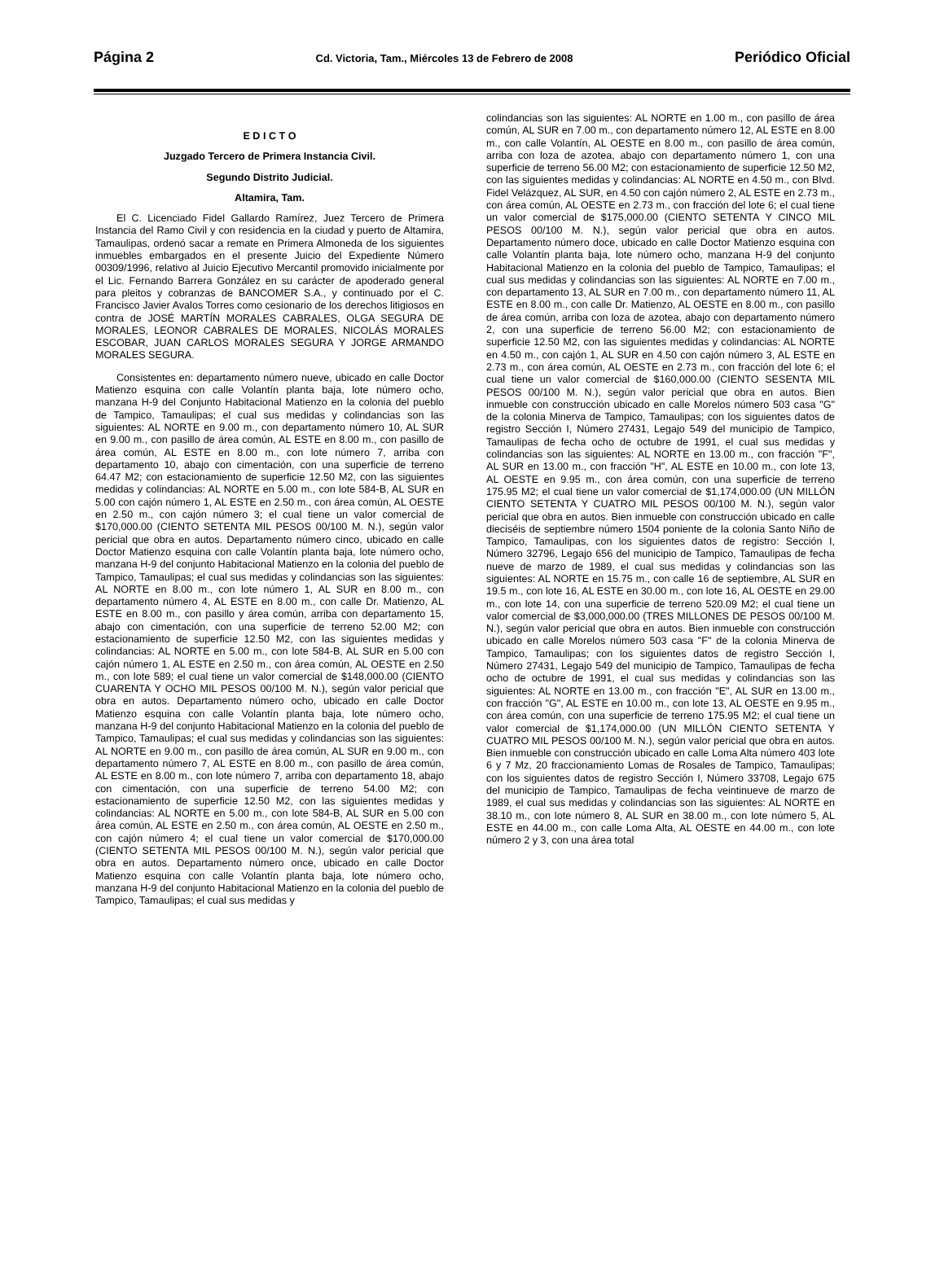Página 2 Cd. Victoria, Tam., Miércoles 13 de Febrero de 2008 Periódico Oficial
E D I C T O
Juzgado Tercero de Primera Instancia Civil.
Segundo Distrito Judicial.
Altamira, Tam.
El C. Licenciado Fidel Gallardo Ramírez, Juez Tercero de Primera Instancia del Ramo Civil y con residencia en la ciudad y puerto de Altamira, Tamaulipas, ordenó sacar a remate en Primera Almoneda de los siguientes inmuebles embargados en el presente Juicio del Expediente Número 00309/1996, relativo al Juicio Ejecutivo Mercantil promovido inicialmente por el Lic. Fernando Barrera González en su carácter de apoderado general para pleitos y cobranzas de BANCOMER S.A., y continuado por el C. Francisco Javier Avalos Torres como cesionario de los derechos litigiosos en contra de JOSÉ MARTÍN MORALES CABRALES, OLGA SEGURA DE MORALES, LEONOR CABRALES DE MORALES, NICOLÁS MORALES ESCOBAR, JUAN CARLOS MORALES SEGURA Y JORGE ARMANDO MORALES SEGURA.
Consistentes en: departamento número nueve, ubicado en calle Doctor Matienzo esquina con calle Volantín planta baja, lote número ocho, manzana H-9 del Conjunto Habitacional Matienzo en la colonia del pueblo de Tampico, Tamaulipas; el cual sus medidas y colindancias son las siguientes: AL NORTE en 9.00 m., con departamento número 10, AL SUR en 9.00 m., con pasillo de área común, AL ESTE en 8.00 m., con pasillo de área común, AL ESTE en 8.00 m., con lote número 7, arriba con departamento 10, abajo con cimentación, con una superficie de terreno 64.47 M2; con estacionamiento de superficie 12.50 M2, con las siguientes medidas y colindancias: AL NORTE en 5.00 m., con lote 584-B, AL SUR en 5.00 con cajón número 1, AL ESTE en 2.50 m., con área común, AL OESTE en 2.50 m., con cajón número 3; el cual tiene un valor comercial de $170,000.00 (CIENTO SETENTA MIL PESOS 00/100 M. N.), según valor pericial que obra en autos. Departamento número cinco, ubicado en calle Doctor Matienzo esquina con calle Volantín planta baja, lote número ocho, manzana H-9 del conjunto Habitacional Matienzo en la colonia del pueblo de Tampico, Tamaulipas; el cual sus medidas y colindancias son las siguientes: AL NORTE en 8.00 m., con lote número 1, AL SUR en 8.00 m., con departamento número 4, AL ESTE en 8.00 m., con calle Dr. Matienzo, AL ESTE en 8.00 m., con pasillo y área común, arriba con departamento 15, abajo con cimentación, con una superficie de terreno 52.00 M2; con estacionamiento de superficie 12.50 M2, con las siguientes medidas y colindancias: AL NORTE en 5.00 m., con lote 584-B, AL SUR en 5.00 con cajón número 1, AL ESTE en 2.50 m., con área común, AL OESTE en 2.50 m., con lote 589; el cual tiene un valor comercial de $148,000.00 (CIENTO CUARENTA Y OCHO MIL PESOS 00/100 M. N.), según valor pericial que obra en autos. Departamento número ocho, ubicado en calle Doctor Matienzo esquina con calle Volantín planta baja, lote número ocho, manzana H-9 del conjunto Habitacional Matienzo en la colonia del pueblo de Tampico, Tamaulipas; el cual sus medidas y colindancias son las siguientes: AL NORTE en 9.00 m., con pasillo de área común, AL SUR en 9.00 m., con departamento número 7, AL ESTE en 8.00 m., con pasillo de área común, AL ESTE en 8.00 m., con lote número 7, arriba con departamento 18, abajo con cimentación, con una superficie de terreno 54.00 M2; con estacionamiento de superficie 12.50 M2, con las siguientes medidas y colindancias: AL NORTE en 5.00 m., con lote 584-B, AL SUR en 5.00 con área común, AL ESTE en 2.50 m., con área común, AL OESTE en 2.50 m., con cajón número 4; el cual tiene un valor comercial de $170,000.00 (CIENTO SETENTA MIL PESOS 00/100 M. N.), según valor pericial que obra en autos. Departamento número once, ubicado en calle Doctor Matienzo esquina con calle Volantín planta baja, lote número ocho, manzana H-9 del conjunto Habitacional Matienzo en la colonia del pueblo de Tampico, Tamaulipas; el cual sus medidas y
colindancias son las siguientes: AL NORTE en 1.00 m., con pasillo de área común, AL SUR en 7.00 m., con departamento número 12, AL ESTE en 8.00 m., con calle Volantín, AL OESTE en 8.00 m., con pasillo de área común, arriba con loza de azotea, abajo con departamento número 1, con una superficie de terreno 56.00 M2; con estacionamiento de superficie 12.50 M2, con las siguientes medidas y colindancias: AL NORTE en 4.50 m., con Blvd. Fidel Velázquez, AL SUR, en 4.50 con cajón número 2, AL ESTE en 2.73 m., con área común, AL OESTE en 2.73 m., con fracción del lote 6; el cual tiene un valor comercial de $175,000.00 (CIENTO SETENTA Y CINCO MIL PESOS 00/100 M. N.), según valor pericial que obra en autos. Departamento número doce, ubicado en calle Doctor Matienzo esquina con calle Volantín planta baja, lote número ocho, manzana H-9 del conjunto Habitacional Matienzo en la colonia del pueblo de Tampico, Tamaulipas; el cual sus medidas y colindancias son las siguientes: AL NORTE en 7.00 m., con departamento 13, AL SUR en 7.00 m., con departamento número 11, AL ESTE en 8.00 m., con calle Dr. Matienzo, AL OESTE en 8.00 m., con pasillo de área común, arriba con loza de azotea, abajo con departamento número 2, con una superficie de terreno 56.00 M2; con estacionamiento de superficie 12.50 M2, con las siguientes medidas y colindancias: AL NORTE en 4.50 m., con cajón 1, AL SUR en 4.50 con cajón número 3, AL ESTE en 2.73 m., con área común, AL OESTE en 2.73 m., con fracción del lote 6; el cual tiene un valor comercial de $160,000.00 (CIENTO SESENTA MIL PESOS 00/100 M. N.), según valor pericial que obra en autos. Bien inmueble con construcción ubicado en calle Morelos número 503 casa "G" de la colonia Minerva de Tampico, Tamaulipas; con los siguientes datos de registro Sección I, Número 27431, Legajo 549 del municipio de Tampico, Tamaulipas de fecha ocho de octubre de 1991, el cual sus medidas y colindancias son las siguientes: AL NORTE en 13.00 m., con fracción "F", AL SUR en 13.00 m., con fracción "H", AL ESTE en 10.00 m., con lote 13, AL OESTE en 9.95 m., con área común, con una superficie de terreno 175.95 M2; el cual tiene un valor comercial de $1,174,000.00 (UN MILLÓN CIENTO SETENTA Y CUATRO MIL PESOS 00/100 M. N.), según valor pericial que obra en autos. Bien inmueble con construcción ubicado en calle dieciséis de septiembre número 1504 poniente de la colonia Santo Niño de Tampico, Tamaulipas, con los siguientes datos de registro: Sección I, Número 32796, Legajo 656 del municipio de Tampico, Tamaulipas de fecha nueve de marzo de 1989, el cual sus medidas y colindancias son las siguientes: AL NORTE en 15.75 m., con calle 16 de septiembre, AL SUR en 19.5 m., con lote 16, AL ESTE en 30.00 m., con lote 16, AL OESTE en 29.00 m., con lote 14, con una superficie de terreno 520.09 M2; el cual tiene un valor comercial de $3,000,000.00 (TRES MILLONES DE PESOS 00/100 M. N.), según valor pericial que obra en autos. Bien inmueble con construcción ubicado en calle Morelos número 503 casa "F" de la colonia Minerva de Tampico, Tamaulipas; con los siguientes datos de registro Sección I, Número 27431, Legajo 549 del municipio de Tampico, Tamaulipas de fecha ocho de octubre de 1991, el cual sus medidas y colindancias son las siguientes: AL NORTE en 13.00 m., con fracción "E", AL SUR en 13.00 m., con fracción "G", AL ESTE en 10.00 m., con lote 13, AL OESTE en 9.95 m., con área común, con una superficie de terreno 175.95 M2; el cual tiene un valor comercial de $1,174,000.00 (UN MILLÓN CIENTO SETENTA Y CUATRO MIL PESOS 00/100 M. N.), según valor pericial que obra en autos. Bien inmueble con construcción ubicado en calle Loma Alta número 403 lote 6 y 7 Mz, 20 fraccionamiento Lomas de Rosales de Tampico, Tamaulipas; con los siguientes datos de registro Sección I, Número 33708, Legajo 675 del municipio de Tampico, Tamaulipas de fecha veintinueve de marzo de 1989, el cual sus medidas y colindancias son las siguientes: AL NORTE en 38.10 m., con lote número 8, AL SUR en 38.00 m., con lote número 5, AL ESTE en 44.00 m., con calle Loma Alta, AL OESTE en 44.00 m., con lote número 2 y 3, con una área total